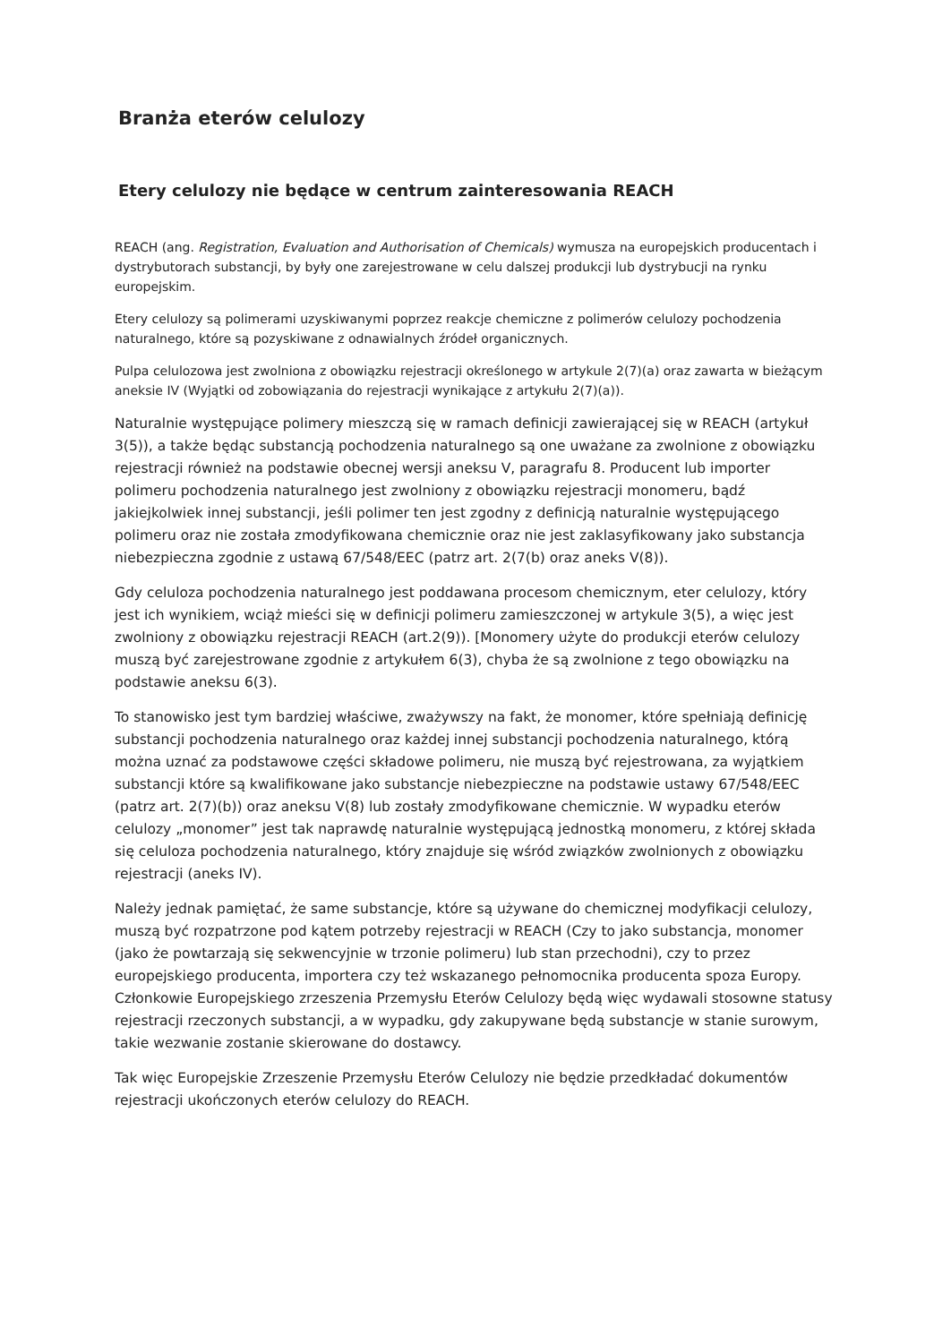Branża eterów celulozy
Etery celulozy nie będące w centrum zainteresowania REACH
REACH (ang. Registration, Evaluation and Authorisation of Chemicals) wymusza na europejskich producentach i dystrybutorach substancji, by były one zarejestrowane w celu dalszej produkcji lub dystrybucji na rynku europejskim.
Etery celulozy są polimerami uzyskiwanymi poprzez reakcje chemiczne z polimerów celulozy pochodzenia naturalnego, które są pozyskiwane z odnawialnych źródeł organicznych.
Pulpa celulozowa jest zwolniona z obowiązku rejestracji określonego w artykule 2(7)(a) oraz zawarta w bieżącym aneksie IV (Wyjątki od zobowiązania do rejestracji wynikające z artykułu 2(7)(a)).
Naturalnie występujące polimery mieszczą się w ramach definicji zawierającej się w REACH (artykuł 3(5)), a także będąc substancją pochodzenia naturalnego są one uważane za zwolnione z obowiązku rejestracji również na podstawie obecnej wersji aneksu V, paragrafu 8. Producent lub importer polimeru pochodzenia naturalnego jest zwolniony z obowiązku rejestracji monomeru, bądź jakiejkolwiek innej substancji, jeśli polimer ten jest zgodny z definicją naturalnie występującego polimeru oraz nie została zmodyfikowana chemicznie oraz nie jest zaklasyfikowany jako substancja niebezpieczna zgodnie z ustawą 67/548/EEC (patrz art. 2(7(b) oraz aneks V(8)).
Gdy celuloza pochodzenia naturalnego jest poddawana procesom chemicznym, eter celulozy, który jest ich wynikiem, wciąż mieści się w definicji polimeru zamieszczonej w artykule 3(5), a więc jest zwolniony z obowiązku rejestracji REACH (art.2(9)). [Monomery użyte do produkcji eterów celulozy muszą być zarejestrowane zgodnie z artykułem 6(3), chyba że są zwolnione z tego obowiązku na podstawie aneksu 6(3).
To stanowisko jest tym bardziej właściwe, zważywszy na fakt, że monomer, które spełniają definicję substancji pochodzenia naturalnego oraz każdej innej substancji pochodzenia naturalnego, którą można uznać za podstawowe części składowe polimeru, nie muszą być rejestrowana, za wyjątkiem substancji które są kwalifikowane jako substancje niebezpieczne na podstawie ustawy 67/548/EEC (patrz art. 2(7)(b)) oraz aneksu V(8) lub zostały zmodyfikowane chemicznie. W wypadku eterów celulozy „monomer” jest tak naprawdę naturalnie występującą jednostką monomeru, z której składa się celuloza pochodzenia naturalnego, który znajduje się wśród związków zwolnionych z obowiązku rejestracji (aneks IV).
Należy jednak pamiętać, że same substancje, które są używane do chemicznej modyfikacji celulozy, muszą być rozpatrzone pod kątem potrzeby rejestracji w REACH (Czy to jako substancja, monomer (jako że powtarzają się sekwencyjnie w trzonie polimeru) lub stan przechodni), czy to przez europejskiego producenta, importera czy też wskazanego pełnomocnika producenta spoza Europy. Członkowie Europejskiego zrzeszenia Przemysłu Eterów Celulozy będą więc wydawali stosowne statusy rejestracji rzeczonych substancji, a w wypadku, gdy zakupywane będą substancje w stanie surowym, takie wezwanie zostanie skierowane do dostawcy.
Tak więc Europejskie Zrzeszenie Przemysłu Eterów Celulozy nie będzie przedkładać dokumentów rejestracji ukończonych eterów celulozy do REACH.